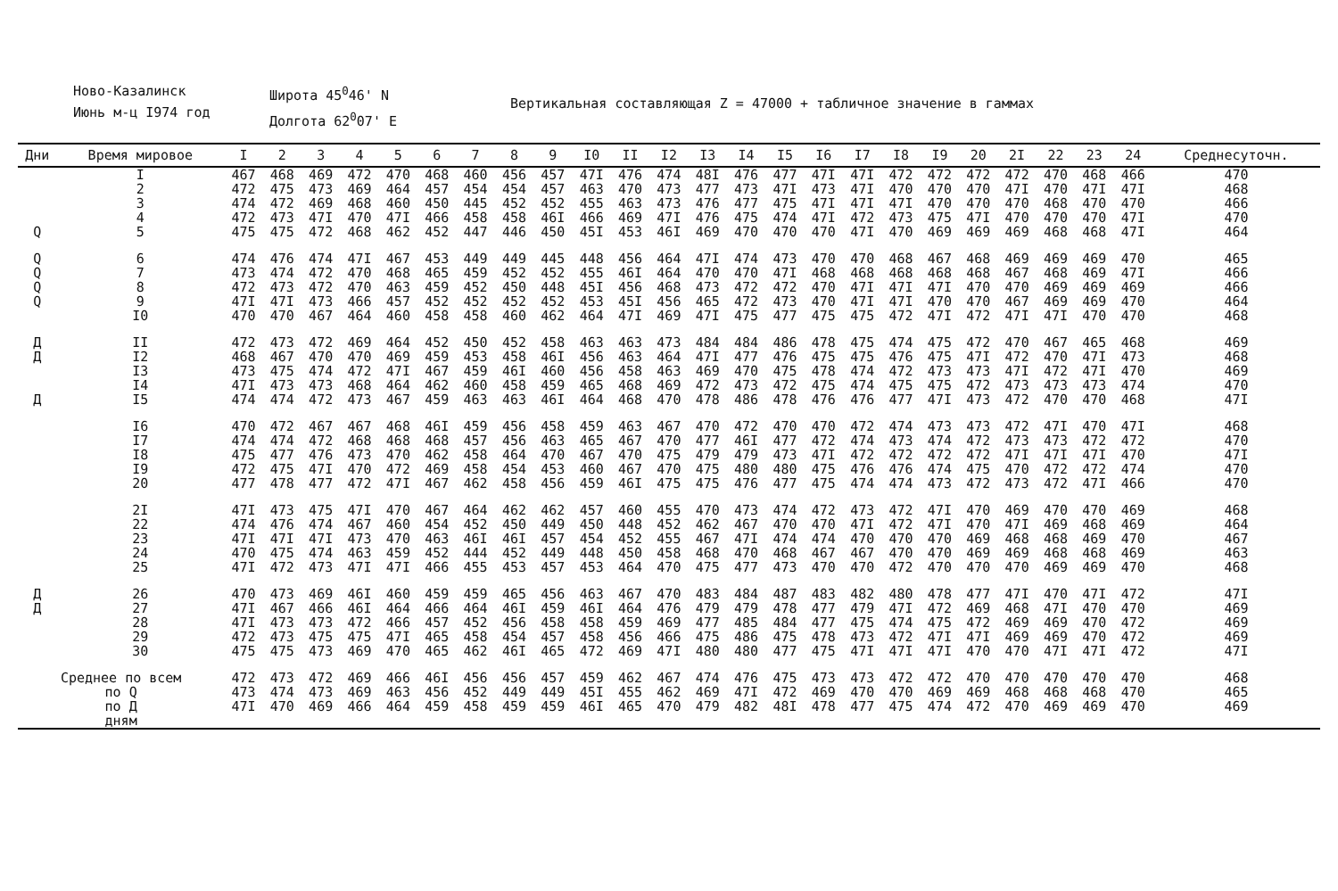Ново-Казалинск
Июнь м-ц I974 год
Широта 45<sup>0</sup>46' N
Долгота 62<sup>0</sup>07' E
Вертикальная составляющая Z = 47000 + табличное значение в гаммах
| Дни | Время мировое | I | 2 | 3 | 4 | 5 | 6 | 7 | 8 | 9 | I0 | II | I2 | I3 | I4 | I5 | I6 | I7 | I8 | I9 | 20 | 2I | 22 | 23 | 24 | Среднесуточн. |
| --- | --- | --- | --- | --- | --- | --- | --- | --- | --- | --- | --- | --- | --- | --- | --- | --- | --- | --- | --- | --- | --- | --- | --- | --- | --- | --- |
| | I | 467 | 468 | 469 | 472 | 470 | 468 | 460 | 456 | 457 | 47I | 476 | 474 | 48I | 476 | 477 | 47I | 47I | 472 | 472 | 472 | 472 | 470 | 468 | 466 | 470 |
| | 2 | 472 | 475 | 473 | 469 | 464 | 457 | 454 | 454 | 457 | 463 | 470 | 473 | 477 | 473 | 47I | 473 | 47I | 470 | 470 | 470 | 47I | 470 | 47I | 47I | 468 |
| | 3 | 474 | 472 | 469 | 468 | 460 | 450 | 445 | 452 | 452 | 455 | 463 | 473 | 476 | 477 | 475 | 47I | 47I | 47I | 470 | 470 | 470 | 468 | 470 | 470 | 466 |
| | 4 | 472 | 473 | 47I | 470 | 47I | 466 | 458 | 458 | 46I | 466 | 469 | 47I | 476 | 475 | 474 | 47I | 472 | 473 | 475 | 47I | 470 | 470 | 470 | 47I | 470 |
| Q | 5 | 475 | 475 | 472 | 468 | 462 | 452 | 447 | 446 | 450 | 45I | 453 | 46I | 469 | 470 | 470 | 470 | 47I | 470 | 469 | 469 | 469 | 468 | 468 | 47I | 464 |
| Q | 6 | 474 | 476 | 474 | 47I | 467 | 453 | 449 | 449 | 445 | 448 | 456 | 464 | 47I | 474 | 473 | 470 | 470 | 468 | 467 | 468 | 469 | 469 | 469 | 470 | 465 |
| Q | 7 | 473 | 474 | 472 | 470 | 468 | 465 | 459 | 452 | 452 | 455 | 46I | 464 | 470 | 470 | 47I | 468 | 468 | 468 | 468 | 468 | 467 | 468 | 469 | 47I | 466 |
| Q | 8 | 472 | 473 | 472 | 470 | 463 | 459 | 452 | 450 | 448 | 45I | 456 | 468 | 473 | 472 | 472 | 470 | 47I | 47I | 47I | 470 | 470 | 469 | 469 | 469 | 466 |
| Q | 9 | 47I | 47I | 473 | 466 | 457 | 452 | 452 | 452 | 452 | 453 | 45I | 456 | 465 | 472 | 473 | 470 | 47I | 47I | 470 | 470 | 467 | 469 | 469 | 470 | 464 |
| | I0 | 470 | 470 | 467 | 464 | 460 | 458 | 458 | 460 | 462 | 464 | 47I | 469 | 47I | 475 | 477 | 475 | 475 | 472 | 47I | 472 | 47I | 47I | 470 | 470 | 468 |
| Д | II | 472 | 473 | 472 | 469 | 464 | 452 | 450 | 452 | 458 | 463 | 463 | 473 | 484 | 484 | 486 | 478 | 475 | 474 | 475 | 472 | 470 | 467 | 465 | 468 | 469 |
| Д | I2 | 468 | 467 | 470 | 470 | 469 | 459 | 453 | 458 | 46I | 456 | 463 | 464 | 47I | 477 | 476 | 475 | 475 | 476 | 475 | 47I | 472 | 470 | 47I | 473 | 468 |
| | I3 | 473 | 475 | 474 | 472 | 47I | 467 | 459 | 46I | 460 | 456 | 458 | 463 | 469 | 470 | 475 | 478 | 474 | 472 | 473 | 473 | 47I | 472 | 47I | 470 | 469 |
| | I4 | 47I | 473 | 473 | 468 | 464 | 462 | 460 | 458 | 459 | 465 | 468 | 469 | 472 | 473 | 472 | 475 | 474 | 475 | 475 | 472 | 473 | 473 | 473 | 474 | 470 |
| Д | I5 | 474 | 474 | 472 | 473 | 467 | 459 | 463 | 463 | 46I | 464 | 468 | 470 | 478 | 486 | 478 | 476 | 476 | 477 | 47I | 473 | 472 | 470 | 470 | 468 | 47I |
| | I6 | 470 | 472 | 467 | 467 | 468 | 46I | 459 | 456 | 458 | 459 | 463 | 467 | 470 | 472 | 470 | 470 | 472 | 474 | 473 | 473 | 472 | 47I | 470 | 47I | 468 |
| | I7 | 474 | 474 | 472 | 468 | 468 | 468 | 457 | 456 | 463 | 465 | 467 | 470 | 477 | 46I | 477 | 472 | 474 | 473 | 474 | 472 | 473 | 473 | 472 | 472 | 470 |
| | I8 | 475 | 477 | 476 | 473 | 470 | 462 | 458 | 464 | 470 | 467 | 470 | 475 | 479 | 479 | 473 | 47I | 472 | 472 | 472 | 472 | 47I | 47I | 47I | 470 | 47I |
| | I9 | 472 | 475 | 47I | 470 | 472 | 469 | 458 | 454 | 453 | 460 | 467 | 470 | 475 | 480 | 480 | 475 | 476 | 476 | 474 | 475 | 470 | 472 | 472 | 474 | 470 |
| | 20 | 477 | 478 | 477 | 472 | 47I | 467 | 462 | 458 | 456 | 459 | 46I | 475 | 475 | 476 | 477 | 475 | 474 | 474 | 473 | 472 | 473 | 472 | 47I | 466 | 470 |
| | 2I | 47I | 473 | 475 | 47I | 470 | 467 | 464 | 462 | 462 | 457 | 460 | 455 | 470 | 473 | 474 | 472 | 473 | 472 | 47I | 470 | 469 | 470 | 470 | 469 | 468 |
| | 22 | 474 | 476 | 474 | 467 | 460 | 454 | 452 | 450 | 449 | 450 | 448 | 452 | 462 | 467 | 470 | 470 | 47I | 472 | 47I | 470 | 47I | 469 | 468 | 469 | 464 |
| | 23 | 47I | 47I | 47I | 473 | 470 | 463 | 46I | 46I | 457 | 454 | 452 | 455 | 467 | 47I | 474 | 474 | 470 | 470 | 470 | 469 | 468 | 468 | 469 | 470 | 467 |
| | 24 | 470 | 475 | 474 | 463 | 459 | 452 | 444 | 452 | 449 | 448 | 450 | 458 | 468 | 470 | 468 | 467 | 467 | 470 | 470 | 469 | 469 | 468 | 468 | 469 | 463 |
| | 25 | 47I | 472 | 473 | 47I | 47I | 466 | 455 | 453 | 457 | 453 | 464 | 470 | 475 | 477 | 473 | 470 | 470 | 472 | 470 | 470 | 470 | 469 | 469 | 470 | 468 |
| Д | 26 | 470 | 473 | 469 | 46I | 460 | 459 | 459 | 465 | 456 | 463 | 467 | 470 | 483 | 484 | 487 | 483 | 482 | 480 | 478 | 477 | 47I | 470 | 47I | 472 | 47I |
| Д | 27 | 47I | 467 | 466 | 46I | 464 | 466 | 464 | 46I | 459 | 46I | 464 | 476 | 479 | 479 | 478 | 477 | 479 | 47I | 472 | 469 | 468 | 47I | 470 | 470 | 469 |
| | 28 | 47I | 473 | 473 | 472 | 466 | 457 | 452 | 456 | 458 | 458 | 459 | 469 | 477 | 485 | 484 | 477 | 475 | 474 | 475 | 472 | 469 | 469 | 470 | 472 | 469 |
| | 29 | 472 | 473 | 475 | 475 | 47I | 465 | 458 | 454 | 457 | 458 | 456 | 466 | 475 | 486 | 475 | 478 | 473 | 472 | 47I | 47I | 469 | 469 | 470 | 472 | 469 |
| | 30 | 475 | 475 | 473 | 469 | 470 | 465 | 462 | 46I | 465 | 472 | 469 | 47I | 480 | 480 | 477 | 475 | 47I | 47I | 47I | 470 | 470 | 47I | 47I | 472 | 47I |
| Среднее по всем | | 472 | 473 | 472 | 469 | 466 | 46I | 456 | 456 | 457 | 459 | 462 | 467 | 474 | 476 | 475 | 473 | 473 | 472 | 472 | 470 | 470 | 470 | 470 | 470 | 468 |
| по Q | | 473 | 474 | 473 | 469 | 463 | 456 | 452 | 449 | 449 | 45I | 455 | 462 | 469 | 47I | 472 | 469 | 470 | 470 | 469 | 469 | 468 | 468 | 468 | 470 | 465 |
| по Д | | 47I | 470 | 469 | 466 | 464 | 459 | 458 | 459 | 459 | 46I | 465 | 470 | 479 | 482 | 48I | 478 | 477 | 475 | 474 | 472 | 470 | 469 | 469 | 470 | 469 |
| дням | | | | | | | | | | | | | | | | | | | | | | | | | | |